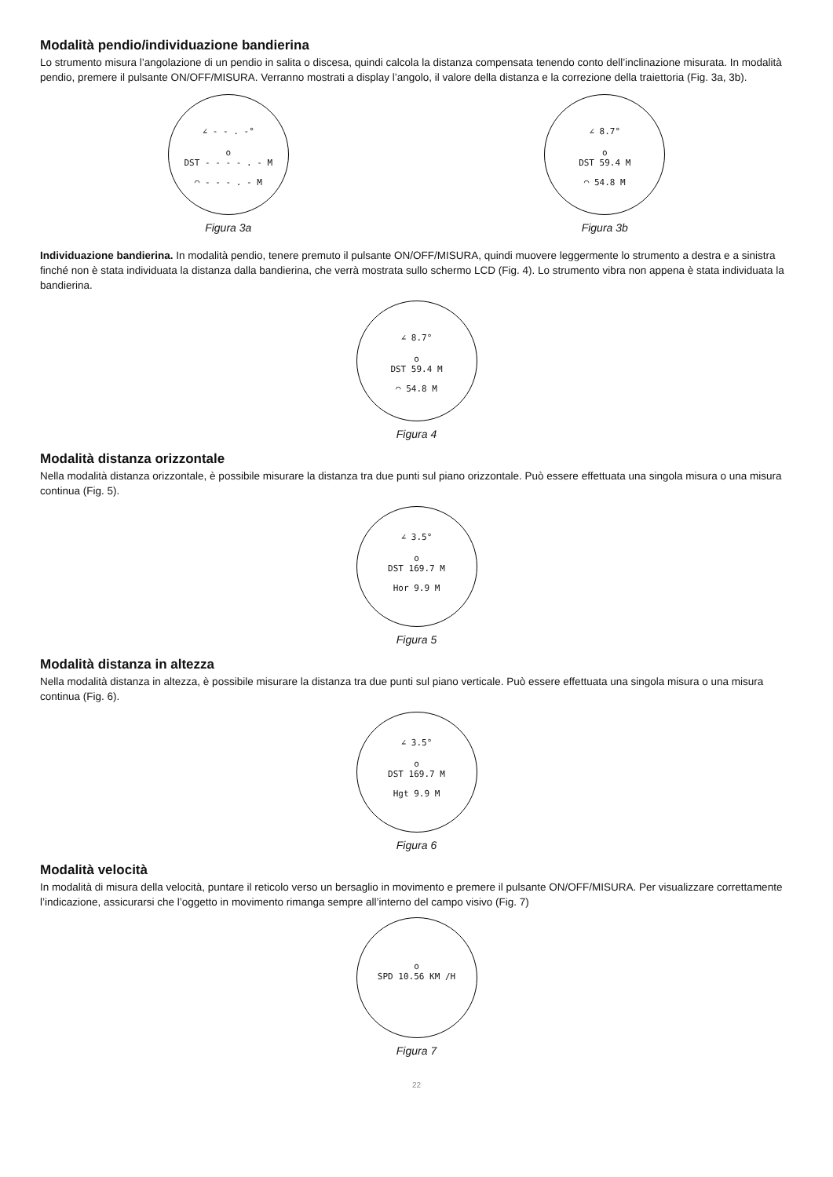Modalità pendio/individuazione bandierina
Lo strumento misura l’angolazione di un pendio in salita o discesa, quindi calcola la distanza compensata tenendo conto dell’inclinazione misurata. In modalità pendio, premere il pulsante ON/OFF/MISURA. Verranno mostrati a display l’angolo, il valore della distanza e la correzione della traiettoria (Fig. 3a, 3b).
∠ - - . -°
o
DST - - - - . - M
◠ - - - . - M
Figura 3a
∠ 8.7°
o
DST 59.4 M
◠ 54.8 M
Figura 3b
Individuazione bandierina. In modalità pendio, tenere premuto il pulsante ON/OFF/MISURA, quindi muovere leggermente lo strumento a destra e a sinistra finché non è stata individuata la distanza dalla bandierina, che verrà mostrata sullo schermo LCD (Fig. 4). Lo strumento vibra non appena è stata individuata la bandierina.
∠ 8.7°
o
DST 59.4 M
◠ 54.8 M
Figura 4
Modalità distanza orizzontale
Nella modalità distanza orizzontale, è possibile misurare la distanza tra due punti sul piano orizzontale. Può essere effettuata una singola misura o una misura continua (Fig. 5).
∠ 3.5°
o
DST 169.7 M
Hor 9.9 M
Figura 5
Modalità distanza in altezza
Nella modalità distanza in altezza, è possibile misurare la distanza tra due punti sul piano verticale. Può essere effettuata una singola misura o una misura continua (Fig. 6).
∠ 3.5°
o
DST 169.7 M
Hgt 9.9 M
Figura 6
Modalità velocità
In modalità di misura della velocità, puntare il reticolo verso un bersaglio in movimento e premere il pulsante ON/OFF/MISURA. Per visualizzare correttamente l’indicazione, assicurarsi che l’oggetto in movimento rimanga sempre all’interno del campo visivo (Fig. 7)
o
SPD 10.56 KM /H
Figura 7
22